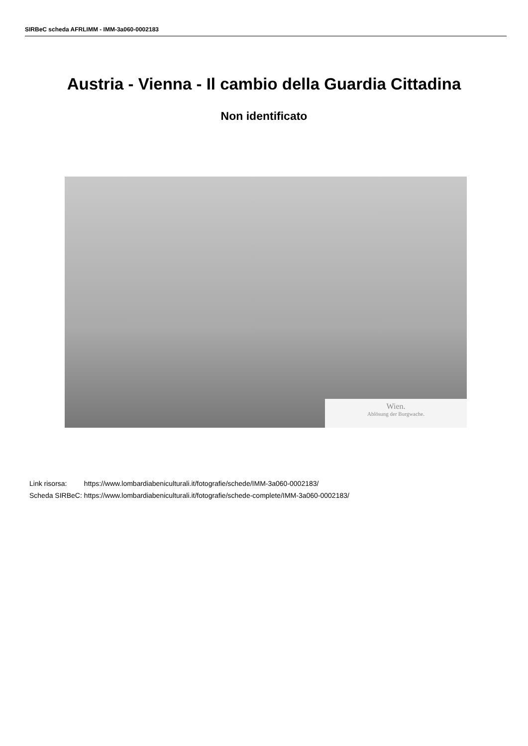SIRBeC scheda AFRLIMM - IMM-3a060-0002183
Austria - Vienna - Il cambio della Guardia Cittadina
Non identificato
Wien.
Ablösung der Burgwache.
| Link risorsa: | https://www.lombardiabeniculturali.it/fotografie/schede/IMM-3a060-0002183/ |
| Scheda SIRBeC: | https://www.lombardiabeniculturali.it/fotografie/schede-complete/IMM-3a060-0002183/ |